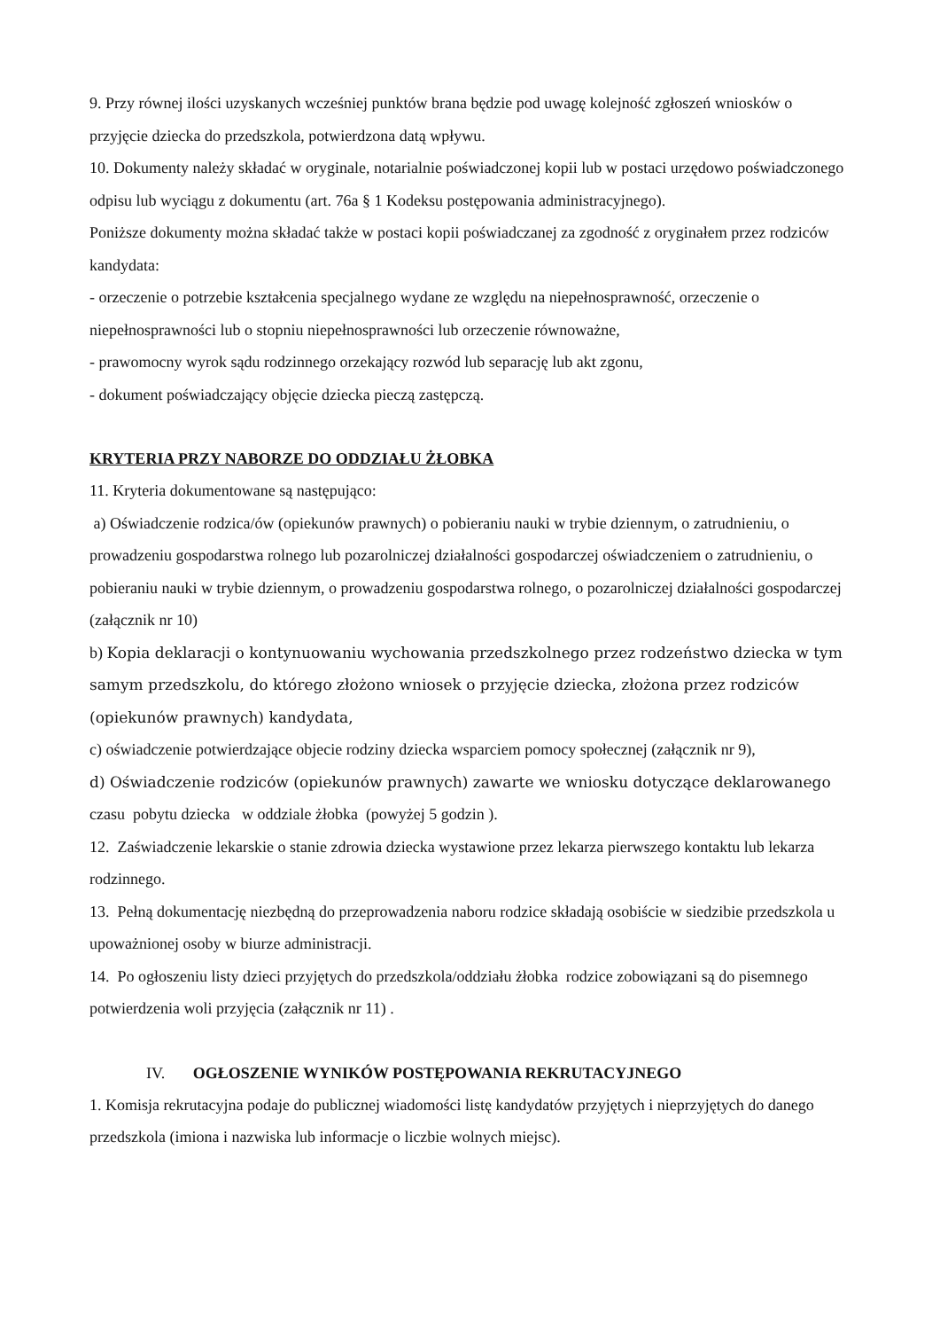9. Przy równej ilości uzyskanych wcześniej punktów brana będzie pod uwagę kolejność zgłoszeń wniosków o przyjęcie dziecka do przedszkola, potwierdzona datą wpływu.
10. Dokumenty należy składać w oryginale, notarialnie poświadczonej kopii lub w postaci urzędowo poświadczonego odpisu lub wyciągu z dokumentu (art. 76a § 1 Kodeksu postępowania administracyjnego).
Poniższe dokumenty można składać także w postaci kopii poświadczanej za zgodność z oryginałem przez rodziców kandydata:
- orzeczenie o potrzebie kształcenia specjalnego wydane ze względu na niepełnosprawność, orzeczenie o niepełnosprawności lub o stopniu niepełnosprawności lub orzeczenie równoważne,
- prawomocny wyrok sądu rodzinnego orzekający rozwód lub separację lub akt zgonu,
- dokument poświadczający objęcie dziecka pieczą zastępczą.
KRYTERIA PRZY NABORZE DO ODDZIAŁU ŻŁOBKA
11. Kryteria dokumentowane są następująco:
a) Oświadczenie rodzica/ów (opiekunów prawnych) o pobieraniu nauki w trybie dziennym, o zatrudnieniu, o prowadzeniu gospodarstwa rolnego lub pozarolniczej działalności gospodarczej oświadczeniem o zatrudnieniu, o pobieraniu nauki w trybie dziennym, o prowadzeniu gospodarstwa rolnego, o pozarolniczej działalności gospodarczej (załącznik nr 10)
b) Kopia deklaracji o kontynuowaniu wychowania przedszkolnego przez rodzeństwo dziecka w tym samym przedszkolu, do którego złożono wniosek o przyjęcie dziecka, złożona przez rodziców (opiekunów prawnych) kandydata,
c) oświadczenie potwierdzające objecie rodziny dziecka wsparciem pomocy społecznej (załącznik nr 9),
d) Oświadczenie rodziców (opiekunów prawnych) zawarte we wniosku dotyczące deklarowanego czasu pobytu dziecka w oddziale żłobka (powyżej 5 godzin ).
12. Zaświadczenie lekarskie o stanie zdrowia dziecka wystawione przez lekarza pierwszego kontaktu lub lekarza rodzinnego.
13. Pełną dokumentację niezbędną do przeprowadzenia naboru rodzice składają osobiście w siedzibie przedszkola u upoważnionej osoby w biurze administracji.
14. Po ogłoszeniu listy dzieci przyjętych do przedszkola/oddziału żłobka rodzice zobowiązani są do pisemnego potwierdzenia woli przyjęcia (załącznik nr 11) .
IV. OGŁOSZENIE WYNIKÓW POSTĘPOWANIA REKRUTACYJNEGO
1. Komisja rekrutacyjna podaje do publicznej wiadomości listę kandydatów przyjętych i nieprzyjętych do danego przedszkola (imiona i nazwiska lub informacje o liczbie wolnych miejsc).